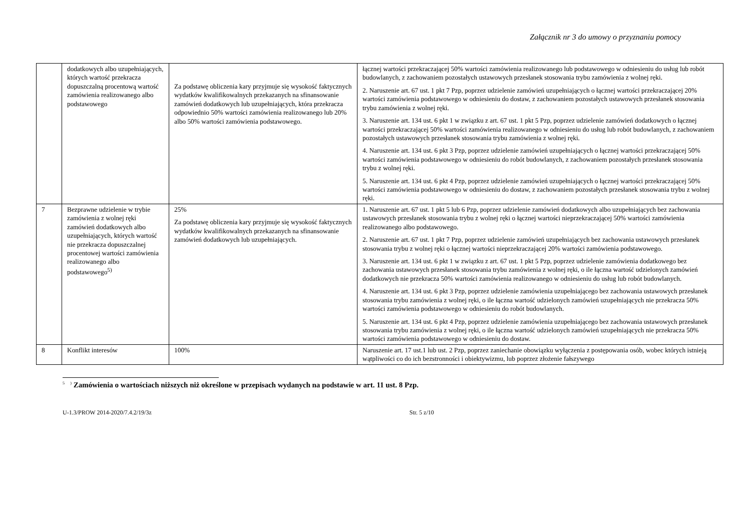Załącznik nr 3 do umowy o przyznaniu pomocy
| | dodatkowych albo uzupełniających, których wartość przekracza dopuszczalną procentową wartość zamówienia realizowanego albo podstawowego | Za podstawę obliczenia kary przyjmuje się wysokość faktycznych wydatków kwalifikowalnych przekazanych na sfinansowanie zamówień dodatkowych lub uzupełniających, która przekracza odpowiednio 50% wartości zamówienia realizowanego lub 20% albo 50% wartości zamówienia podstawowego. | łącznej wartości przekraczającej 50% wartości zamówienia realizowanego lub podstawowego w odniesieniu do usług lub robót budowlanych, z zachowaniem pozostałych ustawowych przesłanek stosowania trybu zamówienia z wolnej ręki. 2. Naruszenie art. 67 ust. 1 pkt 7 Pzp, poprzez udzielenie zamówień uzupełniających o łącznej wartości przekraczającej 20% wartości zamówienia podstawowego w odniesieniu do dostaw, z zachowaniem pozostałych ustawowych przesłanek stosowania trybu zamówienia z wolnej ręki. 3. Naruszenie art. 134 ust. 6 pkt 1 w związku z art. 67 ust. 1 pkt 5 Pzp, poprzez udzielenie zamówień dodatkowych o łącznej wartości przekraczającej 50% wartości zamówienia realizowanego w odniesieniu do usług lub robót budowlanych, z zachowaniem pozostałych ustawowych przesłanek stosowania trybu zamówienia z wolnej ręki. 4. Naruszenie art. 134 ust. 6 pkt 3 Pzp, poprzez udzielenie zamówień uzupełniających o łącznej wartości przekraczającej 50% wartości zamówienia podstawowego w odniesieniu do robót budowlanych, z zachowaniem pozostałych przesłanek stosowania trybu z wolnej ręki. 5. Naruszenie art. 134 ust. 6 pkt 4 Pzp, poprzez udzielenie zamówień uzupełniających o łącznej wartości przekraczającej 50% wartości zamówienia podstawowego w odniesieniu do dostaw, z zachowaniem pozostałych przesłanek stosowania trybu z wolnej ręki. |
| 7 | Bezprawne udzielenie w trybie zamówienia z wolnej ręki zamówień dodatkowych albo uzupełniających, których wartość nie przekracza dopuszczalnej procentowej wartości zamówienia realizowanego albo podstawowego<sup>5)</sup> | 25% Za podstawę obliczenia kary przyjmuje się wysokość faktycznych wydatków kwalifikowalnych przekazanych na sfinansowanie zamówień dodatkowych lub uzupełniających. | 1. Naruszenie art. 67 ust. 1 pkt 5 lub 6 Pzp, poprzez udzielenie zamówień dodatkowych albo uzupełniających bez zachowania ustawowych przesłanek stosowania trybu z wolnej ręki o łącznej wartości nieprzekraczającej 50% wartości zamówienia realizowanego albo podstawowego. 2. Naruszenie art. 67 ust. 1 pkt 7 Pzp, poprzez udzielenie zamówień uzupełniających bez zachowania ustawowych przesłanek stosowania trybu z wolnej ręki o łącznej wartości nieprzekraczającej 20% wartości zamówienia podstawowego. 3. Naruszenie art. 134 ust. 6 pkt 1 w związku z art. 67 ust. 1 pkt 5 Pzp, poprzez udzielenie zamówienia dodatkowego bez zachowania ustawowych przesłanek stosowania trybu zamówienia z wolnej ręki, o ile łączna wartość udzielonych zamówień dodatkowych nie przekracza 50% wartości zamówienia realizowanego w odniesieniu do usług lub robót budowlanych. 4. Naruszenie art. 134 ust. 6 pkt 3 Pzp, poprzez udzielenie zamówienia uzupełniającego bez zachowania ustawowych przesłanek stosowania trybu zamówienia z wolnej ręki, o ile łączna wartość udzielonych zamówień uzupełniających nie przekracza 50% wartości zamówienia podstawowego w odniesieniu do robót budowlanych. 5. Naruszenie art. 134 ust. 6 pkt 4 Pzp, poprzez udzielenie zamówienia uzupełniającego bez zachowania ustawowych przesłanek stosowania trybu zamówienia z wolnej ręki, o ile łączna wartość udzielonych zamówień uzupełniających nie przekracza 50% wartości zamówienia podstawowego w odniesieniu do dostaw. |
| 8 | Konflikt interesów | 100% | Naruszenie art. 17 ust.1 lub ust. 2 Pzp, poprzez zaniechanie obowiązku wyłączenia z postępowania osób, wobec których istnieją wątpliwości co do ich bezstronności i obiektywizmu, lub poprzez złożenie fałszywego |
<sup>5</sup> <sup>)</sup> Zamówienia o wartościach niższych niż określone w przepisach wydanych na podstawie w art. 11 ust. 8 Pzp.
U-1.3/PROW 2014-2020/7.4.2/19/3z Str. 5 z/10